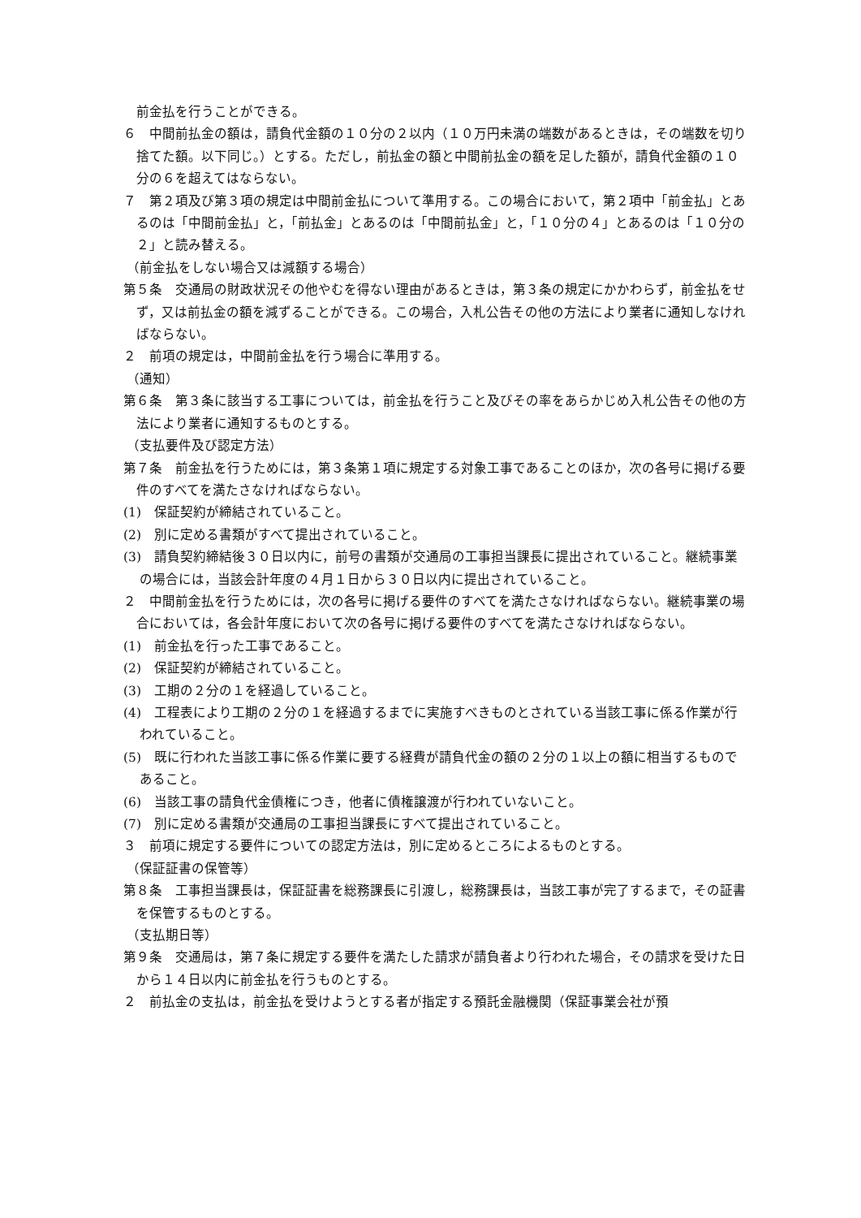前金払を行うことができる。
６　中間前払金の額は，請負代金額の１０分の２以内（１０万円未満の端数があるときは，その端数を切り捨てた額。以下同じ。）とする。ただし，前払金の額と中間前払金の額を足した額が，請負代金額の１０分の６を超えてはならない。
７　第２項及び第３項の規定は中間前金払について準用する。この場合において，第２項中「前金払」とあるのは「中間前金払」と，「前払金」とあるのは「中間前払金」と，「１０分の４」とあるのは「１０分の２」と読み替える。
（前金払をしない場合又は減額する場合）
第５条　交通局の財政状況その他やむを得ない理由があるときは，第３条の規定にかかわらず，前金払をせず，又は前払金の額を減ずることができる。この場合，入札公告その他の方法により業者に通知しなければならない。
２　前項の規定は，中間前金払を行う場合に準用する。
（通知）
第６条　第３条に該当する工事については，前金払を行うこと及びその率をあらかじめ入札公告その他の方法により業者に通知するものとする。
（支払要件及び認定方法）
第７条　前金払を行うためには，第３条第１項に規定する対象工事であることのほか，次の各号に掲げる要件のすべてを満たさなければならない。
(1)　保証契約が締結されていること。
(2)　別に定める書類がすべて提出されていること。
(3)　請負契約締結後３０日以内に，前号の書類が交通局の工事担当課長に提出されていること。継続事業の場合には，当該会計年度の４月１日から３０日以内に提出されていること。
２　中間前金払を行うためには，次の各号に掲げる要件のすべてを満たさなければならない。継続事業の場合においては，各会計年度において次の各号に掲げる要件のすべてを満たさなければならない。
(1)　前金払を行った工事であること。
(2)　保証契約が締結されていること。
(3)　工期の２分の１を経過していること。
(4)　工程表により工期の２分の１を経過するまでに実施すべきものとされている当該工事に係る作業が行われていること。
(5)　既に行われた当該工事に係る作業に要する経費が請負代金の額の２分の１以上の額に相当するものであること。
(6)　当該工事の請負代金債権につき，他者に債権譲渡が行われていないこと。
(7)　別に定める書類が交通局の工事担当課長にすべて提出されていること。
３　前項に規定する要件についての認定方法は，別に定めるところによるものとする。
（保証証書の保管等）
第８条　工事担当課長は，保証証書を総務課長に引渡し，総務課長は，当該工事が完了するまで，その証書を保管するものとする。
（支払期日等）
第９条　交通局は，第７条に規定する要件を満たした請求が請負者より行われた場合，その請求を受けた日から１４日以内に前金払を行うものとする。
２　前払金の支払は，前金払を受けようとする者が指定する預託金融機関（保証事業会社が預